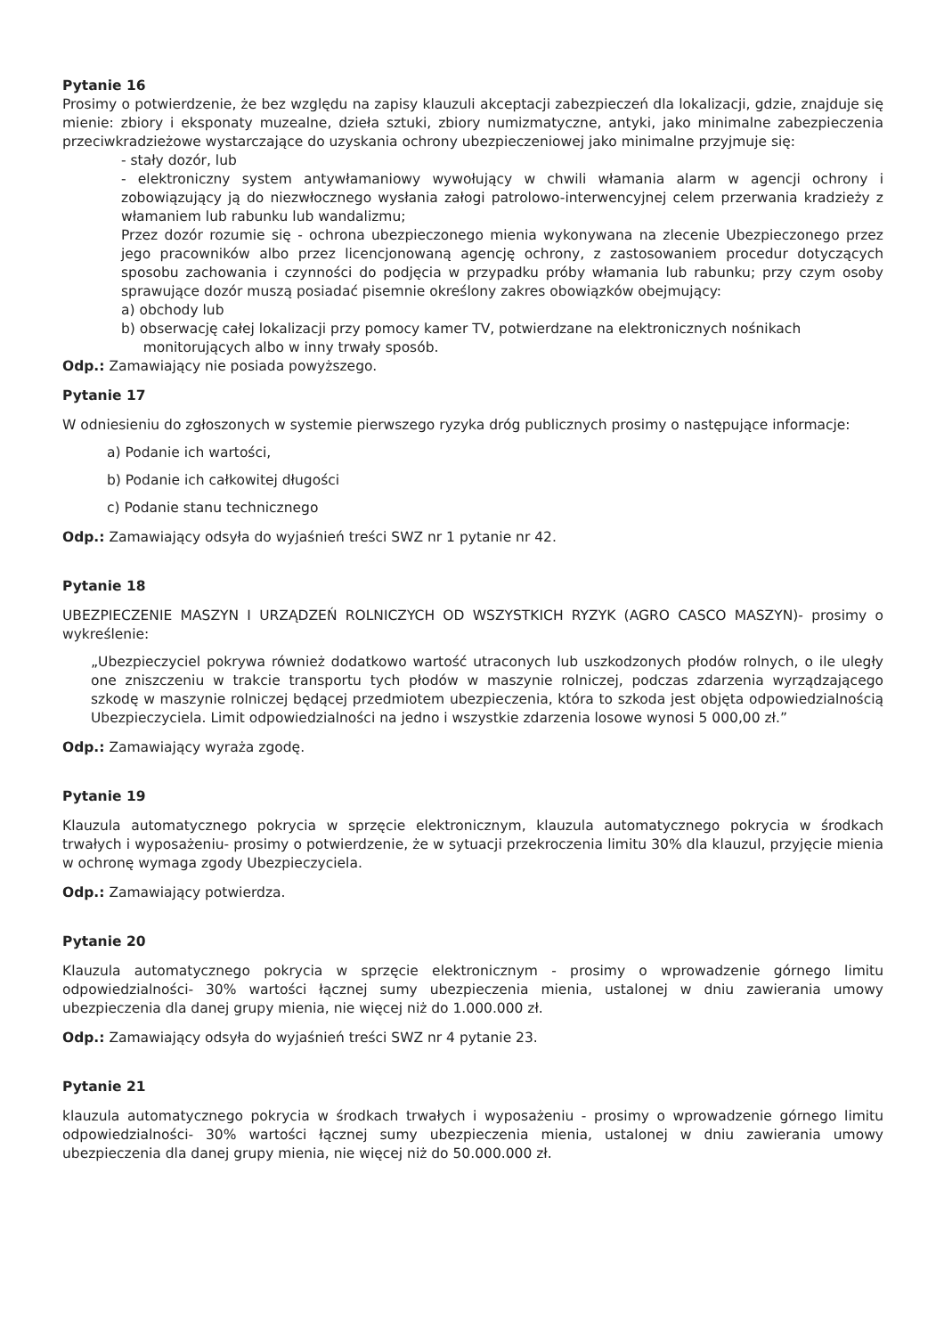Pytanie 16
Prosimy o potwierdzenie, że bez względu na zapisy klauzuli akceptacji zabezpieczeń dla lokalizacji, gdzie, znajduje się mienie: zbiory i eksponaty muzealne, dzieła sztuki, zbiory numizmatyczne, antyki, jako minimalne zabezpieczenia przeciwkradzieżowe wystarczające do uzyskania ochrony ubezpieczeniowej jako minimalne przyjmuje się:
- stały dozór, lub
- elektroniczny system antywłamaniowy wywołujący w chwili włamania alarm w agencji ochrony i zobowiązujący ją do niezwłocznego wysłania załogi patrolowo-interwencyjnej celem przerwania kradzieży z włamaniem lub rabunku lub wandalizmu;
Przez dozór rozumie się - ochrona ubezpieczonego mienia wykonywana na zlecenie Ubezpieczonego przez jego pracowników albo przez licencjonowaną agencję ochrony, z zastosowaniem procedur dotyczących sposobu zachowania i czynności do podjęcia w przypadku próby włamania lub rabunku; przy czym osoby sprawujące dozór muszą posiadać pisemnie określony zakres obowiązków obejmujący:
a) obchody lub
b) obserwację całej lokalizacji przy pomocy kamer TV, potwierdzane na elektronicznych nośnikach
monitorujących albo w inny trwały sposób.
Odp.: Zamawiający nie posiada powyższego.
Pytanie 17
W odniesieniu do zgłoszonych w systemie pierwszego ryzyka dróg publicznych prosimy o następujące informacje:
a) Podanie ich wartości,
b) Podanie ich całkowitej długości
c) Podanie stanu technicznego
Odp.: Zamawiający odsyła do wyjaśnień treści SWZ nr 1 pytanie nr 42.
Pytanie 18
UBEZPIECZENIE MASZYN I URZĄDZEŃ ROLNICZYCH OD WSZYSTKICH RYZYK (AGRO CASCO MASZYN)- prosimy o wykreślenie:
„Ubezpieczyciel pokrywa również dodatkowo wartość utraconych lub uszkodzonych płodów rolnych, o ile uległy one zniszczeniu w trakcie transportu tych płodów w maszynie rolniczej, podczas zdarzenia wyrządzającego szkodę w maszynie rolniczej będącej przedmiotem ubezpieczenia, która to szkoda jest objęta odpowiedzialnością Ubezpieczyciela. Limit odpowiedzialności na jedno i wszystkie zdarzenia losowe wynosi 5 000,00 zł.”
Odp.: Zamawiający wyraża zgodę.
Pytanie 19
Klauzula automatycznego pokrycia w sprzęcie elektronicznym, klauzula automatycznego pokrycia w środkach trwałych i wyposażeniu- prosimy o potwierdzenie, że w sytuacji przekroczenia limitu 30% dla klauzul, przyjęcie mienia w ochronę wymaga zgody Ubezpieczyciela.
Odp.: Zamawiający potwierdza.
Pytanie 20
Klauzula automatycznego pokrycia w sprzęcie elektronicznym - prosimy o wprowadzenie górnego limitu odpowiedzialności- 30% wartości łącznej sumy ubezpieczenia mienia, ustalonej w dniu zawierania umowy ubezpieczenia dla danej grupy mienia, nie więcej niż do 1.000.000 zł.
Odp.: Zamawiający odsyła do wyjaśnień treści SWZ nr 4 pytanie 23.
Pytanie 21
klauzula automatycznego pokrycia w środkach trwałych i wyposażeniu - prosimy o wprowadzenie górnego limitu odpowiedzialności- 30% wartości łącznej sumy ubezpieczenia mienia, ustalonej w dniu zawierania umowy ubezpieczenia dla danej grupy mienia, nie więcej niż do 50.000.000 zł.